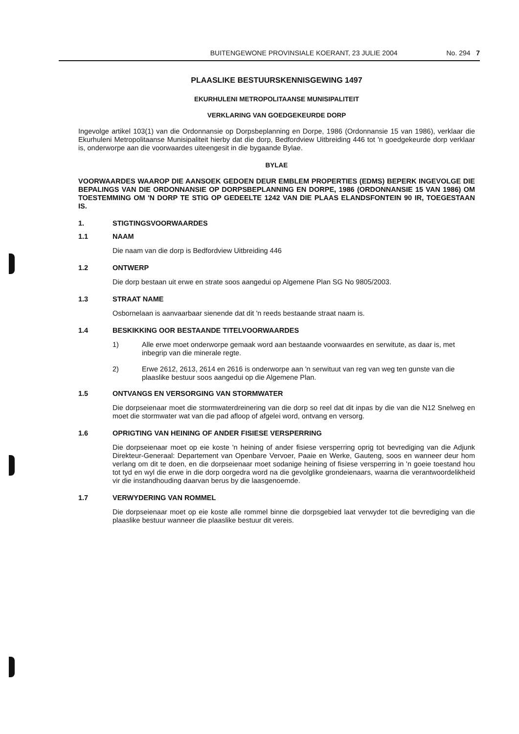BUITENGEWONE PROVINSIALE KOERANT, 23 JULIE 2004 No. 294 7
PLAASLIKE BESTUURSKENNISGEWING 1497
EKURHULENI METROPOLITAANSE MUNISIPALITEIT
VERKLARING VAN GOEDGEKEURDE DORP
Ingevolge artikel 103(1) van die Ordonnansie op Dorpsbeplanning en Dorpe, 1986 (Ordonnansie 15 van 1986), verklaar die Ekurhuleni Metropolitaanse Munisipaliteit hierby dat die dorp, Bedfordview Uitbreiding 446 tot 'n goedgekeurde dorp verklaar is, onderworpe aan die voorwaardes uiteengesit in die bygaande Bylae.
BYLAE
VOORWAARDES WAAROP DIE AANSOEK GEDOEN DEUR EMBLEM PROPERTIES (EDMS) BEPERK INGEVOLGE DIE BEPALINGS VAN DIE ORDONNANSIE OP DORPSBEPLANNING EN DORPE, 1986 (ORDONNANSIE 15 VAN 1986) OM TOESTEMMING OM 'N DORP TE STIG OP GEDEELTE 1242 VAN DIE PLAAS ELANDSFONTEIN 90 IR, TOEGESTAAN IS.
1. STIGTINGSVOORWAARDES
1.1 NAAM
Die naam van die dorp is Bedfordview Uitbreiding 446
1.2 ONTWERP
Die dorp bestaan uit erwe en strate soos aangedui op Algemene Plan SG No 9805/2003.
1.3 STRAAT NAME
Osbornelaan is aanvaarbaar sienende dat dit 'n reeds bestaande straat naam is.
1.4 BESKIKKING OOR BESTAANDE TITELVOORWAARDES
1) Alle erwe moet onderworpe gemaak word aan bestaande voorwaardes en serwitute, as daar is, met inbegrip van die minerale regte.
2) Erwe 2612, 2613, 2614 en 2616 is onderworpe aan 'n serwituut van reg van weg ten gunste van die plaaslike bestuur soos aangedui op die Algemene Plan.
1.5 ONTVANGS EN VERSORGING VAN STORMWATER
Die dorpseienaar moet die stormwaterdreinering van die dorp so reel dat dit inpas by die van die N12 Snelweg en moet die stormwater wat van die pad afloop of afgelei word, ontvang en versorg.
1.6 OPRIGTING VAN HEINING OF ANDER FISIESE VERSPERRING
Die dorpseienaar moet op eie koste 'n heining of ander fisiese versperring oprig tot bevrediging van die Adjunk Direkteur-Generaal: Departement van Openbare Vervoer, Paaie en Werke, Gauteng, soos en wanneer deur hom verlang om dit te doen, en die dorpseienaar moet sodanige heining of fisiese versperring in 'n goeie toestand hou tot tyd en wyl die erwe in die dorp oorgedra word na die gevolglike grondeienaars, waarna die verantwoordelikheid vir die instandhouding daarvan berus by die laasgenoemde.
1.7 VERWYDERING VAN ROMMEL
Die dorpseienaar moet op eie koste alle rommel binne die dorpsgebied laat verwyder tot die bevrediging van die plaaslike bestuur wanneer die plaaslike bestuur dit vereis.